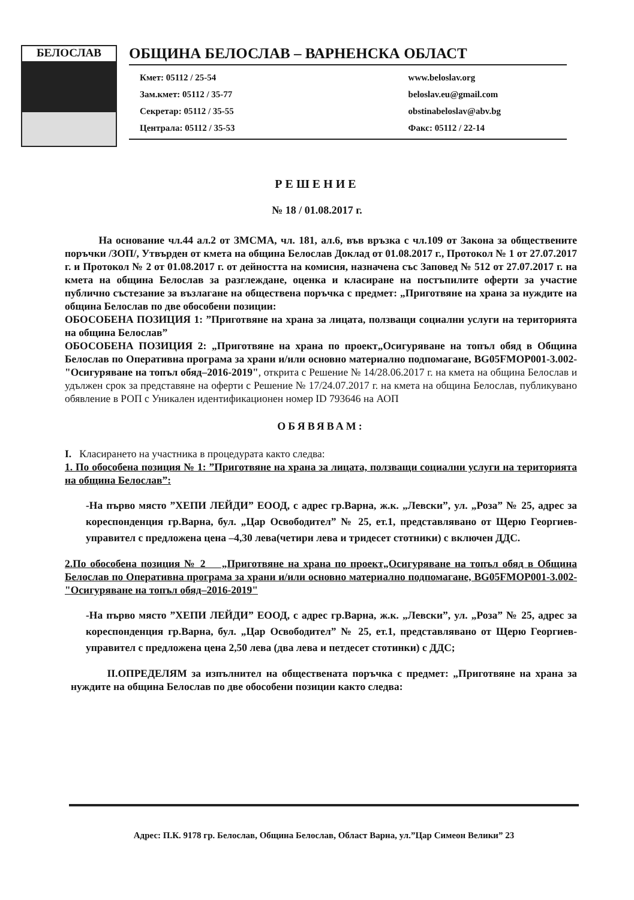БЕЛОСЛАВ
ОБЩИНА БЕЛОСЛАВ – ВАРНЕНСКА ОБЛАСТ
Кмет: 05112 / 25-54
Зам.кмет: 05112 / 35-77
Секретар: 05112 / 35-55
Централа: 05112 / 35-53
www.beloslav.org
beloslav.eu@gmail.com
obstinabeloslav@abv.bg
Факс: 05112 / 22-14
РЕШЕНИЕ
№ 18 / 01.08.2017 г.
На основание чл.44 ал.2 от ЗМСМА, чл. 181, ал.6, във връзка с чл.109 от Закона за обществените поръчки /ЗОП/, Утвърден от кмета на община Белослав Доклад от 01.08.2017 г., Протокол № 1 от 27.07.2017 г. и Протокол № 2 от 01.08.2017 г. от дейността на комисия, назначена със Заповед № 512 от 27.07.2017 г. на кмета на община Белослав за разглеждане, оценка и класиране на постъпилите оферти за участие публично състезание за възлагане на обществена поръчка с предмет: „Приготвяне на храна за нуждите на община Белослав по две обособени позиции:
ОБОСОБЕНА ПОЗИЦИЯ 1: ”Приготвяне на храна за лицата, ползващи социални услуги на територията на община Белослав”
ОБОСОБЕНА ПОЗИЦИЯ 2: „Приготвяне на храна по проект„Осигуряване на топъл обяд в Община Белослав по Оперативна програма за храни и/или основно материално подпомагане, BG05FMOP001-3.002-"Осигуряване на топъл обяд–2016-2019", открита с Решение № 14/28.06.2017 г. на кмета на община Белослав и удължен срок за представяне на оферти с Решение № 17/24.07.2017 г. на кмета на община Белослав, публикувано обявление в РОП с Уникален идентификационен номер ID 793646 на АОП
ОБЯВЯВАМ:
I. Класирането на участника в процедурата както следва:
1. По обособена позиция № 1: ”Приготвяне на храна за лицата, ползващи социални услуги на територията на община Белослав”:
-На първо място ”ХЕПИ ЛЕЙДИ” ЕООД, с адрес гр.Варна, ж.к. „Левски”, ул. „Роза” № 25, адрес за кореспонденция гр.Варна, бул. „Цар Освободител” № 25, ет.1, представлявано от Щерю Георгиев- управител с предложена цена –4,30 лева(четири лева и тридесет стотники) с включен ДДС.
2.По обособена позиция № 2 „Приготвяне на храна по проект„Осигуряване на топъл обяд в Община Белослав по Оперативна програма за храни и/или основно материално подпомагане, BG05FMOP001-3.002-"Осигуряване на топъл обяд–2016-2019"
-На първо място ”ХЕПИ ЛЕЙДИ” ЕООД, с адрес гр.Варна, ж.к. „Левски”, ул. „Роза” № 25, адрес за кореспонденция гр.Варна, бул. „Цар Освободител” № 25, ет.1, представлявано от Щерю Георгиев- управител с предложена цена 2,50 лева (два лева и петдесет стотинки) с ДДС;
II.ОПРЕДЕЛЯМ за изпълнител на обществената поръчка с предмет: „Приготвяне на храна за нуждите на община Белослав по две обособени позиции както следва:
Адрес: П.К. 9178 гр. Белослав, Община Белослав, Област Варна, ул.”Цар Симеон Велики” 23